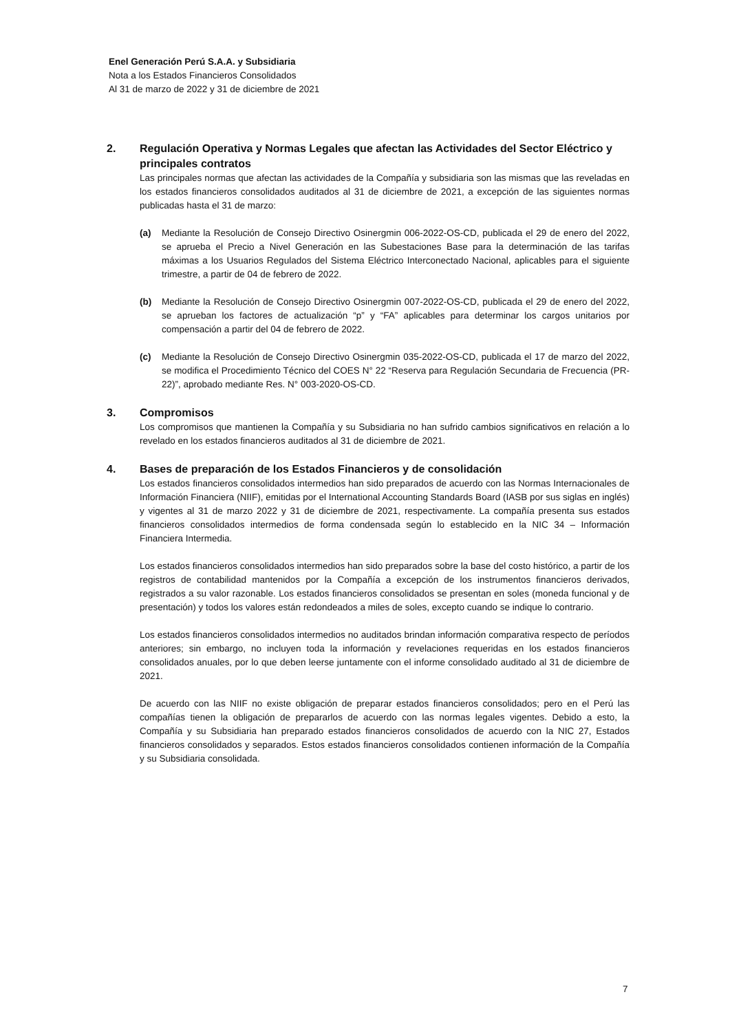Enel Generación Perú S.A.A. y Subsidiaria
Nota a los Estados Financieros Consolidados
Al 31 de marzo de 2022 y 31 de diciembre de 2021
2. Regulación Operativa y Normas Legales que afectan las Actividades del Sector Eléctrico y principales contratos
Las principales normas que afectan las actividades de la Compañía y subsidiaria son las mismas que las reveladas en los estados financieros consolidados auditados al 31 de diciembre de 2021, a excepción de las siguientes normas publicadas hasta el 31 de marzo:
(a) Mediante la Resolución de Consejo Directivo Osinergmin 006-2022-OS-CD, publicada el 29 de enero del 2022, se aprueba el Precio a Nivel Generación en las Subestaciones Base para la determinación de las tarifas máximas a los Usuarios Regulados del Sistema Eléctrico Interconectado Nacional, aplicables para el siguiente trimestre, a partir de 04 de febrero de 2022.
(b) Mediante la Resolución de Consejo Directivo Osinergmin 007-2022-OS-CD, publicada el 29 de enero del 2022, se aprueban los factores de actualización “p” y “FA” aplicables para determinar los cargos unitarios por compensación a partir del 04 de febrero de 2022.
(c) Mediante la Resolución de Consejo Directivo Osinergmin 035-2022-OS-CD, publicada el 17 de marzo del 2022, se modifica el Procedimiento Técnico del COES N° 22 “Reserva para Regulación Secundaria de Frecuencia (PR-22)”, aprobado mediante Res. N° 003-2020-OS-CD.
3. Compromisos
Los compromisos que mantienen la Compañía y su Subsidiaria no han sufrido cambios significativos en relación a lo revelado en los estados financieros auditados al 31 de diciembre de 2021.
4. Bases de preparación de los Estados Financieros y de consolidación
Los estados financieros consolidados intermedios han sido preparados de acuerdo con las Normas Internacionales de Información Financiera (NIIF), emitidas por el International Accounting Standards Board (IASB por sus siglas en inglés) y vigentes al 31 de marzo 2022 y 31 de diciembre de 2021, respectivamente. La compañía presenta sus estados financieros consolidados intermedios de forma condensada según lo establecido en la NIC 34 – Información Financiera Intermedia.
Los estados financieros consolidados intermedios han sido preparados sobre la base del costo histórico, a partir de los registros de contabilidad mantenidos por la Compañía a excepción de los instrumentos financieros derivados, registrados a su valor razonable. Los estados financieros consolidados se presentan en soles (moneda funcional y de presentación) y todos los valores están redondeados a miles de soles, excepto cuando se indique lo contrario.
Los estados financieros consolidados intermedios no auditados brindan información comparativa respecto de períodos anteriores; sin embargo, no incluyen toda la información y revelaciones requeridas en los estados financieros consolidados anuales, por lo que deben leerse juntamente con el informe consolidado auditado al 31 de diciembre de 2021.
De acuerdo con las NIIF no existe obligación de preparar estados financieros consolidados; pero en el Perú las compañías tienen la obligación de prepararlos de acuerdo con las normas legales vigentes. Debido a esto, la Compañía y su Subsidiaria han preparado estados financieros consolidados de acuerdo con la NIC 27, Estados financieros consolidados y separados. Estos estados financieros consolidados contienen información de la Compañía y su Subsidiaria consolidada.
7